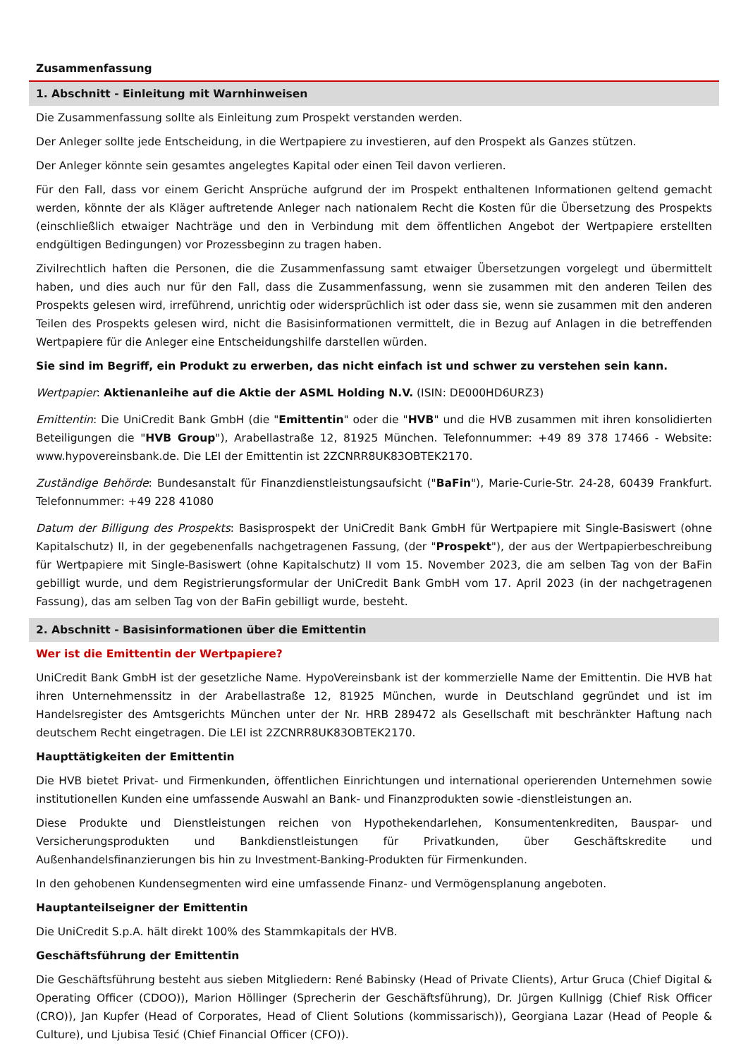Zusammenfassung
1. Abschnitt - Einleitung mit Warnhinweisen
Die Zusammenfassung sollte als Einleitung zum Prospekt verstanden werden.
Der Anleger sollte jede Entscheidung, in die Wertpapiere zu investieren, auf den Prospekt als Ganzes stützen.
Der Anleger könnte sein gesamtes angelegtes Kapital oder einen Teil davon verlieren.
Für den Fall, dass vor einem Gericht Ansprüche aufgrund der im Prospekt enthaltenen Informationen geltend gemacht werden, könnte der als Kläger auftretende Anleger nach nationalem Recht die Kosten für die Übersetzung des Prospekts (einschließlich etwaiger Nachträge und den in Verbindung mit dem öffentlichen Angebot der Wertpapiere erstellten endgültigen Bedingungen) vor Prozessbeginn zu tragen haben.
Zivilrechtlich haften die Personen, die die Zusammenfassung samt etwaiger Übersetzungen vorgelegt und übermittelt haben, und dies auch nur für den Fall, dass die Zusammenfassung, wenn sie zusammen mit den anderen Teilen des Prospekts gelesen wird, irreführend, unrichtig oder widersprüchlich ist oder dass sie, wenn sie zusammen mit den anderen Teilen des Prospekts gelesen wird, nicht die Basisinformationen vermittelt, die in Bezug auf Anlagen in die betreffenden Wertpapiere für die Anleger eine Entscheidungshilfe darstellen würden.
Sie sind im Begriff, ein Produkt zu erwerben, das nicht einfach ist und schwer zu verstehen sein kann.
Wertpapier: Aktienanleihe auf die Aktie der ASML Holding N.V. (ISIN: DE000HD6URZ3)
Emittentin: Die UniCredit Bank GmbH (die "Emittentin" oder die "HVB" und die HVB zusammen mit ihren konsolidierten Beteiligungen die "HVB Group"), Arabellastraße 12, 81925 München. Telefonnummer: +49 89 378 17466 - Website: www.hypovereinsbank.de. Die LEI der Emittentin ist 2ZCNRR8UK83OBTEK2170.
Zuständige Behörde: Bundesanstalt für Finanzdienstleistungsaufsicht ("BaFin"), Marie-Curie-Str. 24-28, 60439 Frankfurt. Telefonnummer: +49 228 41080
Datum der Billigung des Prospekts: Basisprospekt der UniCredit Bank GmbH für Wertpapiere mit Single-Basiswert (ohne Kapitalschutz) II, in der gegebenenfalls nachgetragenen Fassung, (der "Prospekt"), der aus der Wertpapierbeschreibung für Wertpapiere mit Single-Basiswert (ohne Kapitalschutz) II vom 15. November 2023, die am selben Tag von der BaFin gebilligt wurde, und dem Registrierungsformular der UniCredit Bank GmbH vom 17. April 2023 (in der nachgetragenen Fassung), das am selben Tag von der BaFin gebilligt wurde, besteht.
2. Abschnitt - Basisinformationen über die Emittentin
Wer ist die Emittentin der Wertpapiere?
UniCredit Bank GmbH ist der gesetzliche Name. HypoVereinsbank ist der kommerzielle Name der Emittentin. Die HVB hat ihren Unternehmenssitz in der Arabellastraße 12, 81925 München, wurde in Deutschland gegründet und ist im Handelsregister des Amtsgerichts München unter der Nr. HRB 289472 als Gesellschaft mit beschränkter Haftung nach deutschem Recht eingetragen. Die LEI ist 2ZCNRR8UK83OBTEK2170.
Haupttätigkeiten der Emittentin
Die HVB bietet Privat- und Firmenkunden, öffentlichen Einrichtungen und international operierenden Unternehmen sowie institutionellen Kunden eine umfassende Auswahl an Bank- und Finanzprodukten sowie -dienstleistungen an.
Diese Produkte und Dienstleistungen reichen von Hypothekendarlehen, Konsumentenkrediten, Bauspar- und Versicherungsprodukten und Bankdienstleistungen für Privatkunden, über Geschäftskredite und Außenhandelsfinanzierungen bis hin zu Investment-Banking-Produkten für Firmenkunden.
In den gehobenen Kundensegmenten wird eine umfassende Finanz- und Vermögensplanung angeboten.
Hauptanteilseigner der Emittentin
Die UniCredit S.p.A. hält direkt 100% des Stammkapitals der HVB.
Geschäftsführung der Emittentin
Die Geschäftsführung besteht aus sieben Mitgliedern: René Babinsky (Head of Private Clients), Artur Gruca (Chief Digital & Operating Officer (CDOO)), Marion Höllinger (Sprecherin der Geschäftsführung), Dr. Jürgen Kullnigg (Chief Risk Officer (CRO)), Jan Kupfer (Head of Corporates, Head of Client Solutions (kommissarisch)), Georgiana Lazar (Head of People & Culture), und Ljubisa Tesić (Chief Financial Officer (CFO)).